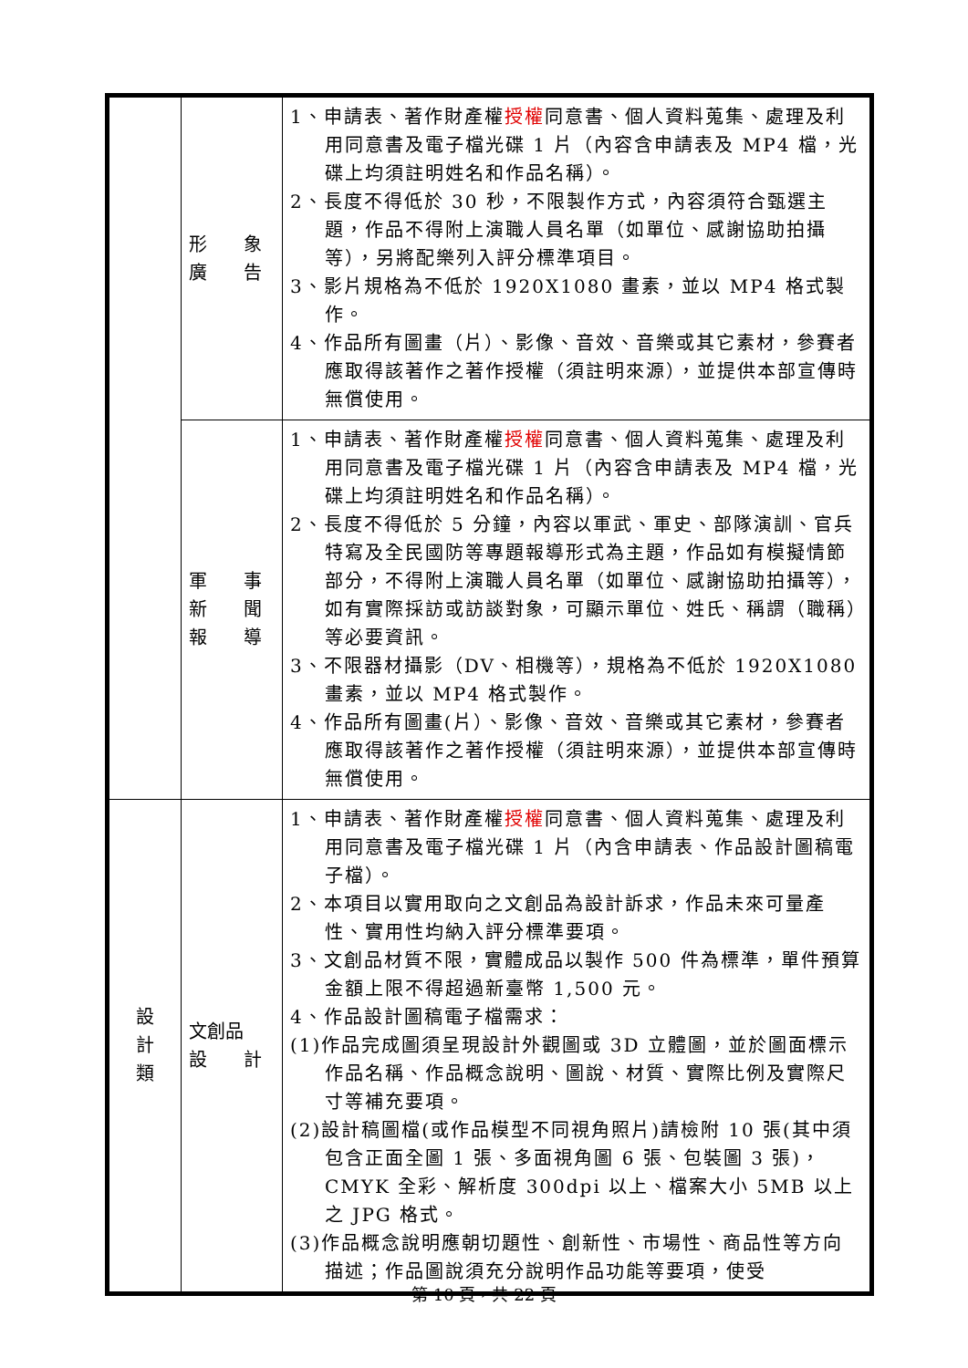| | 形 象 廣 告 | 1、申請表、著作財產權 授權 同意書、個人資料蒐集、處理及利用同意書及電子檔光碟 1 片（內容含申請表及 MP4 檔，光碟上均須註明姓名和作品名稱）。 2、長度不得低於 30 秒，不限製作方式，內容須符合甄選主題，作品不得附上演職人員名單（如單位、感謝協助拍攝等），另將配樂列入評分標準項目。 3、影片規格為不低於 1920X1080 畫素，並以 MP4 格式製作。 4、作品所有圖畫（片）、影像、音效、音樂或其它素材，參賽者應取得該著作之著作授權（須註明來源），並提供本部宣傳時無償使用。 |
| | 軍 事 新 聞 報 導 | 1、申請表、著作財產權 授權 同意書、個人資料蒐集、處理及利用同意書及電子檔光碟 1 片（內容含申請表及 MP4 檔，光碟上均須註明姓名和作品名稱）。 2、長度不得低於 5 分鐘，內容以軍武、軍史、部隊演訓、官兵特寫及全民國防等專題報導形式為主題，作品如有模擬情節部分，不得附上演職人員名單（如單位、感謝協助拍攝等），如有實際採訪或訪談對象，可顯示單位、姓氏、稱謂（職稱）等必要資訊。 3、不限器材攝影（DV、相機等），規格為不低於 1920X1080 畫素，並以 MP4 格式製作。 4、作品所有圖畫(片）、影像、音效、音樂或其它素材，參賽者應取得該著作之著作授權（須註明來源），並提供本部宣傳時無償使用。 |
| 設 計 類 | 文創品 設 計 | 1、申請表、著作財產權 授權 同意書、個人資料蒐集、處理及利用同意書及電子檔光碟 1 片（內含申請表、作品設計圖稿電子檔）。 2、本項目以實用取向之文創品為設計訴求，作品未來可量產性、實用性均納入評分標準要項。 3、文創品材質不限，實體成品以製作 500 件為標準，單件預算金額上限不得超過新臺幣 1,500 元。 4、作品設計圖稿電子檔需求： (1)作品完成圖須呈現設計外觀圖或 3D 立體圖，並於圖面標示作品名稱、作品概念說明、圖說、材質、實際比例及實際尺寸等補充要項。 (2)設計稿圖檔(或作品模型不同視角照片)請檢附 10 張(其中須包含正面全圖 1 張、多面視角圖 6 張、包裝圖 3 張)，CMYK 全彩、解析度 300dpi 以上、檔案大小 5MB 以上之 JPG 格式。 (3)作品概念說明應朝切題性、創新性、市場性、商品性等方向描述；作品圖說須充分說明作品功能等要項，使受 |
第 10 頁，共 22 頁